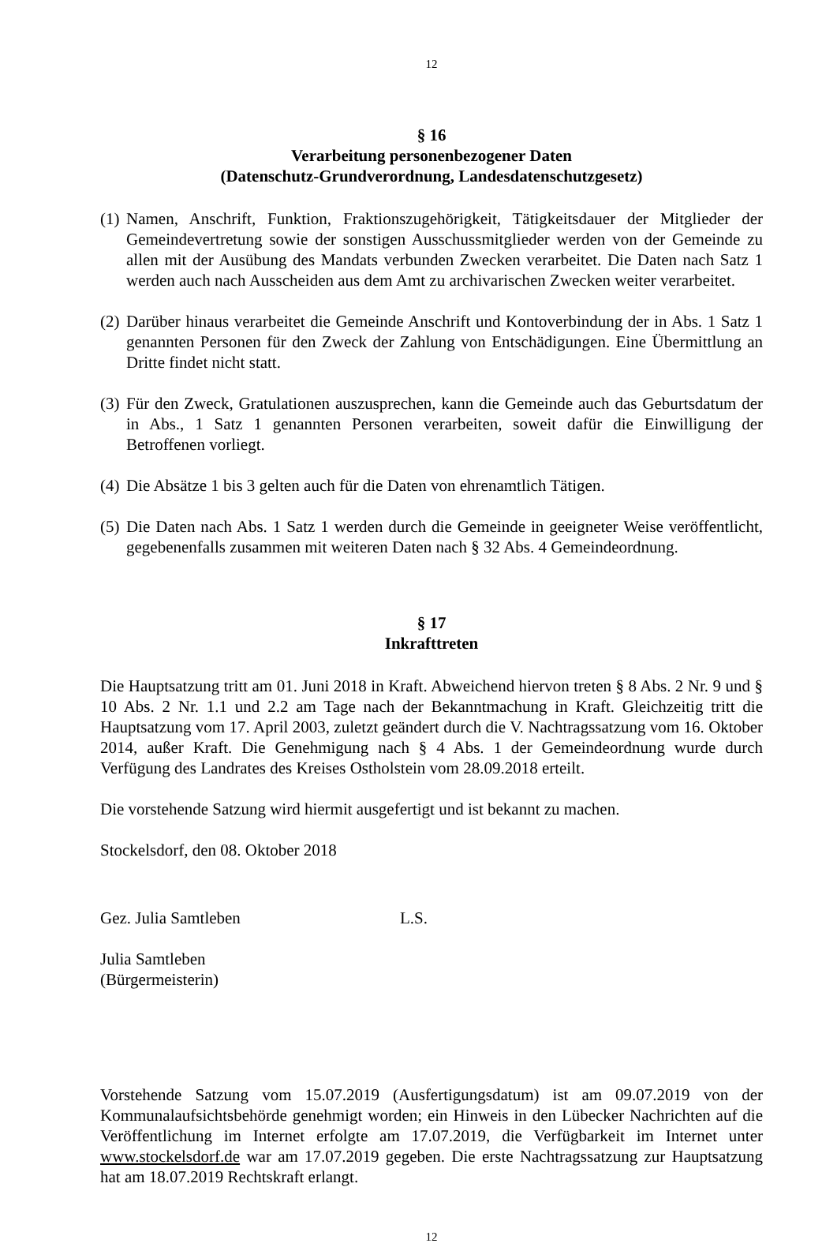12
§ 16
Verarbeitung personenbezogener Daten
(Datenschutz-Grundverordnung, Landesdatenschutzgesetz)
(1) Namen, Anschrift, Funktion, Fraktionszugehörigkeit, Tätigkeitsdauer der Mitglieder der Gemeindevertretung sowie der sonstigen Ausschussmitglieder werden von der Gemeinde zu allen mit der Ausübung des Mandats verbunden Zwecken verarbeitet. Die Daten nach Satz 1 werden auch nach Ausscheiden aus dem Amt zu archivarischen Zwecken weiter verarbeitet.
(2) Darüber hinaus verarbeitet die Gemeinde Anschrift und Kontoverbindung der in Abs. 1 Satz 1 genannten Personen für den Zweck der Zahlung von Entschädigungen. Eine Übermittlung an Dritte findet nicht statt.
(3) Für den Zweck, Gratulationen auszusprechen, kann die Gemeinde auch das Geburtsdatum der in Abs., 1 Satz 1 genannten Personen verarbeiten, soweit dafür die Einwilligung der Betroffenen vorliegt.
(4) Die Absätze 1 bis 3 gelten auch für die Daten von ehrenamtlich Tätigen.
(5) Die Daten nach Abs. 1 Satz 1 werden durch die Gemeinde in geeigneter Weise veröffentlicht, gegebenenfalls zusammen mit weiteren Daten nach § 32 Abs. 4 Gemeindeordnung.
§ 17
Inkrafttreten
Die Hauptsatzung tritt am 01. Juni 2018 in Kraft. Abweichend hiervon treten § 8 Abs. 2 Nr. 9 und § 10 Abs. 2 Nr. 1.1 und 2.2 am Tage nach der Bekanntmachung in Kraft. Gleichzeitig tritt die Hauptsatzung vom 17. April 2003, zuletzt geändert durch die V. Nachtragssatzung vom 16. Oktober 2014, außer Kraft. Die Genehmigung nach § 4 Abs. 1 der Gemeindeordnung wurde durch Verfügung des Landrates des Kreises Ostholstein vom 28.09.2018 erteilt.
Die vorstehende Satzung wird hiermit ausgefertigt und ist bekannt zu machen.
Stockelsdorf, den 08. Oktober 2018
Gez. Julia Samtleben L.S.
Julia Samtleben
(Bürgermeisterin)
Vorstehende Satzung vom 15.07.2019 (Ausfertigungsdatum) ist am 09.07.2019 von der Kommunalaufsichtsbehörde genehmigt worden; ein Hinweis in den Lübecker Nachrichten auf die Veröffentlichung im Internet erfolgte am 17.07.2019, die Verfügbarkeit im Internet unter www.stockelsdorf.de war am 17.07.2019 gegeben. Die erste Nachtragssatzung zur Hauptsatzung hat am 18.07.2019 Rechtskraft erlangt.
12